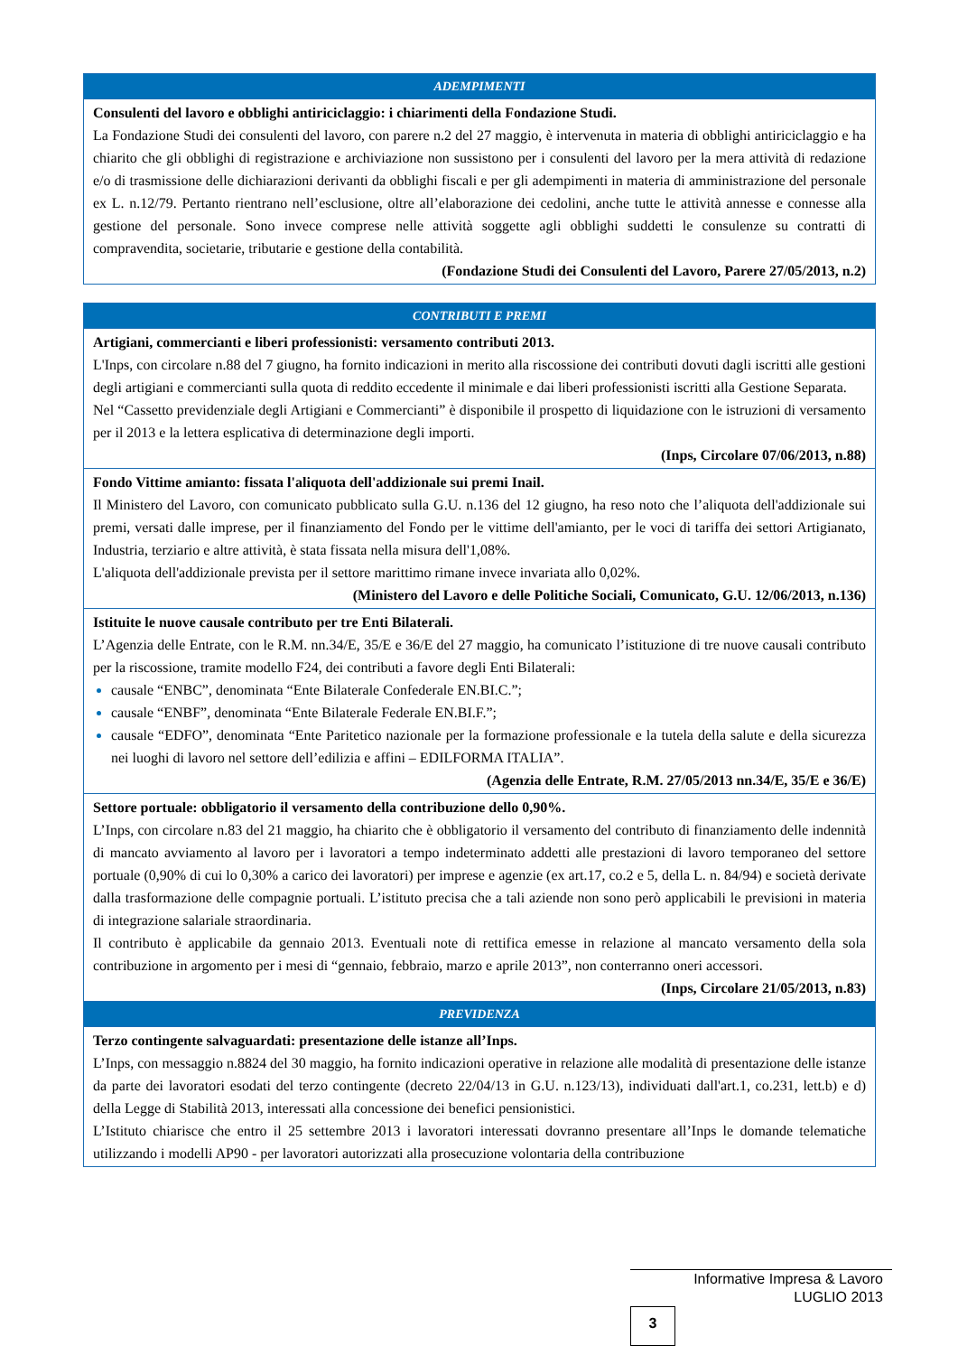| ADEMPIMENTI |
| --- |
| Consulenti del lavoro e obblighi antiriciclaggio: i chiarimenti della Fondazione Studi. La Fondazione Studi dei consulenti del lavoro, con parere n.2 del 27 maggio, è intervenuta in materia di obblighi antiriciclaggio e ha chiarito che gli obblighi di registrazione e archiviazione non sussistono per i consulenti del lavoro per la mera attività di redazione e/o di trasmissione delle dichiarazioni derivanti da obblighi fiscali e per gli adempimenti in materia di amministrazione del personale ex L. n.12/79. Pertanto rientrano nell’esclusione, oltre all’elaborazione dei cedolini, anche tutte le attività annesse e connesse alla gestione del personale. Sono invece comprese nelle attività soggette agli obblighi suddetti le consulenze su contratti di compravendita, societarie, tributarie e gestione della contabilità. (Fondazione Studi dei Consulenti del Lavoro, Parere 27/05/2013, n.2) |
| CONTRIBUTI E PREMI |
| --- |
| Artigiani, commercianti e liberi professionisti: versamento contributi 2013. L'Inps, con circolare n.88 del 7 giugno, ha fornito indicazioni in merito alla riscossione dei contributi dovuti dagli iscritti alle gestioni degli artigiani e commercianti sulla quota di reddito eccedente il minimale e dai liberi professionisti iscritti alla Gestione Separata. Nel “Cassetto previdenziale degli Artigiani e Commercianti” è disponibile il prospetto di liquidazione con le istruzioni di versamento per il 2013 e la lettera esplicativa di determinazione degli importi. (Inps, Circolare 07/06/2013, n.88) |
| Fondo Vittime amianto: fissata l'aliquota dell'addizionale sui premi Inail. Il Ministero del Lavoro, con comunicato pubblicato sulla G.U. n.136 del 12 giugno, ha reso noto che l’aliquota dell'addizionale sui premi, versati dalle imprese, per il finanziamento del Fondo per le vittime dell'amianto, per le voci di tariffa dei settori Artigianato, Industria, terziario e altre attività, è stata fissata nella misura dell'1,08%. L'aliquota dell'addizionale prevista per il settore marittimo rimane invece invariata allo 0,02%. (Ministero del Lavoro e delle Politiche Sociali, Comunicato, G.U. 12/06/2013, n.136) |
| Istituite le nuove causale contributo per tre Enti Bilaterali. L’Agenzia delle Entrate, con le R.M. nn.34/E, 35/E e 36/E del 27 maggio, ha comunicato l’istituzione di tre nuove causali contributo per la riscossione, tramite modello F24, dei contributi a favore degli Enti Bilaterali: causale “ENBC”, denominata “Ente Bilaterale Confederale EN.BI.C.”; causale “ENBF”, denominata “Ente Bilaterale Federale EN.BI.F.”; causale “EDFO”, denominata “Ente Paritetico nazionale per la formazione professionale e la tutela della salute e della sicurezza nei luoghi di lavoro nel settore dell’edilizia e affini – EDILFORMA ITALIA”. (Agenzia delle Entrate, R.M. 27/05/2013 nn.34/E, 35/E e 36/E) |
| Settore portuale: obbligatorio il versamento della contribuzione dello 0,90%. L’Inps, con circolare n.83 del 21 maggio, ha chiarito che è obbligatorio il versamento del contributo di finanziamento delle indennità di mancato avviamento al lavoro per i lavoratori a tempo indeterminato addetti alle prestazioni di lavoro temporaneo del settore portuale (0,90% di cui lo 0,30% a carico dei lavoratori) per imprese e agenzie (ex art.17, co.2 e 5, della L. n. 84/94) e società derivate dalla trasformazione delle compagnie portuali. L’istituto precisa che a tali aziende non sono però applicabili le previsioni in materia di integrazione salariale straordinaria. Il contributo è applicabile da gennaio 2013. Eventuali note di rettifica emesse in relazione al mancato versamento della sola contribuzione in argomento per i mesi di “gennaio, febbraio, marzo e aprile 2013”, non conterranno oneri accessori. (Inps, Circolare 21/05/2013, n.83) |
| PREVIDENZA |
| Terzo contingente salvaguardati: presentazione delle istanze all’Inps. L’Inps, con messaggio n.8824 del 30 maggio, ha fornito indicazioni operative in relazione alle modalità di presentazione delle istanze da parte dei lavoratori esodati del terzo contingente (decreto 22/04/13 in G.U. n.123/13), individuati dall'art.1, co.231, lett.b) e d) della Legge di Stabilità 2013, interessati alla concessione dei benefici pensionistici. L’Istituto chiarisce che entro il 25 settembre 2013 i lavoratori interessati dovranno presentare all’Inps le domande telematiche utilizzando i modelli AP90 - per lavoratori autorizzati alla prosecuzione volontaria della contribuzione |
Informative Impresa & Lavoro
LUGLIO 2013
3